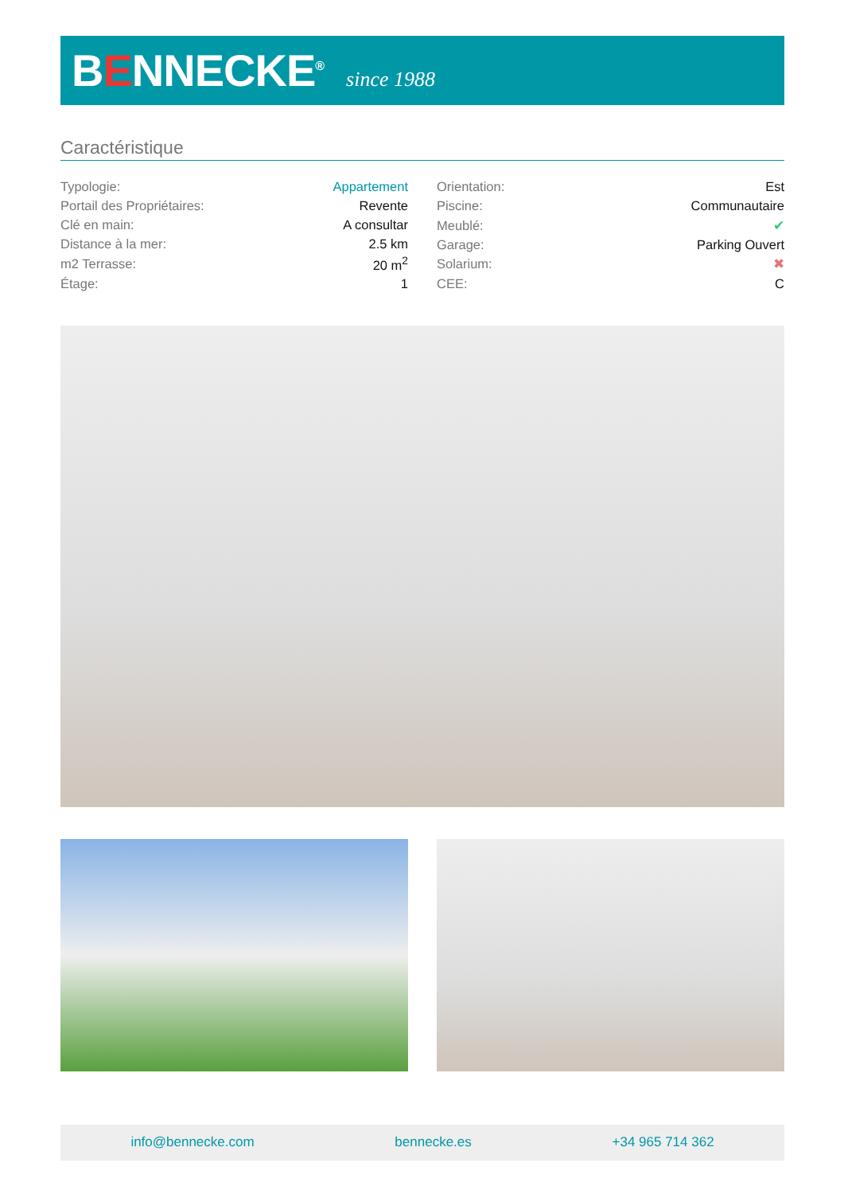BENNECKE<sup>®</sup>
since 1988
Caractéristique
| Typologie: | Appartement |
| Portail des Propriétaires: | Revente |
| Clé en main: | A consultar |
| Distance à la mer: | 2.5 km |
| m2 Terrasse: | 20 m<sup>2</sup> |
| Étage: | 1 |
| Orientation: | Est |
| Piscine: | Communautaire |
| Meublé: | ✔ |
| Garage: | Parking Ouvert |
| Solarium: | ✖ |
| CEE: | C |
info@bennecke.com bennecke.es +34 965 714 362